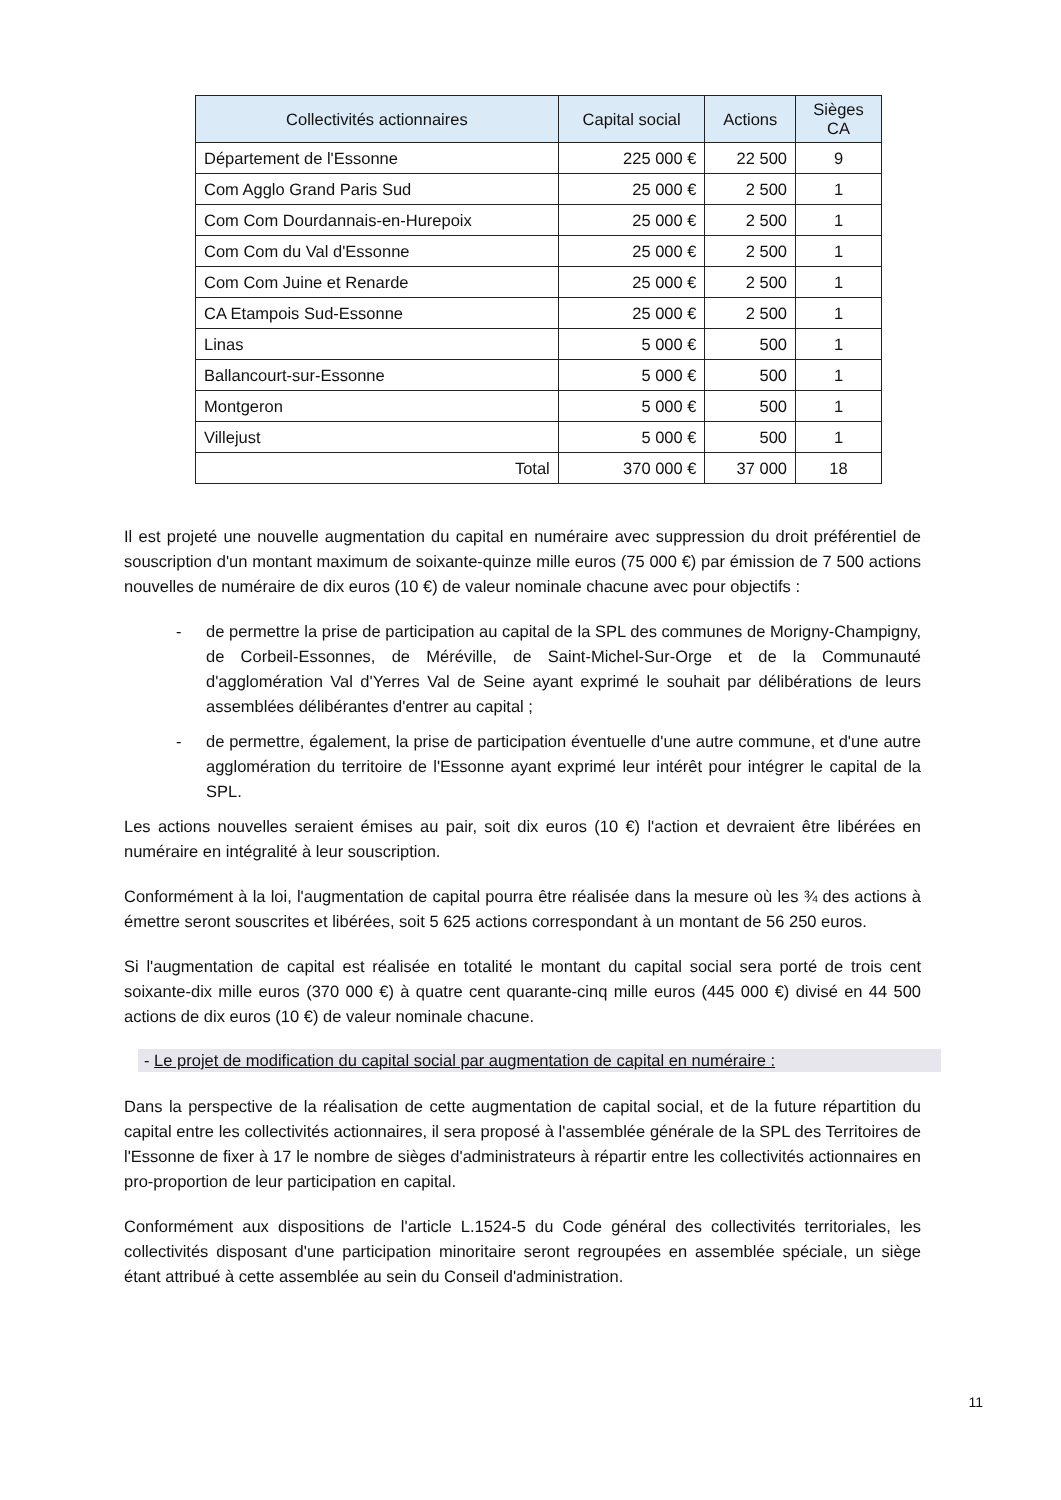| Collectivités actionnaires | Capital social | Actions | Sièges CA |
| --- | --- | --- | --- |
| Département de l'Essonne | 225 000 € | 22 500 | 9 |
| Com Agglo Grand Paris Sud | 25 000 € | 2 500 | 1 |
| Com Com Dourdannais-en-Hurepoix | 25 000 € | 2 500 | 1 |
| Com Com du Val d'Essonne | 25 000 € | 2 500 | 1 |
| Com Com Juine et Renarde | 25 000 € | 2 500 | 1 |
| CA Etampois Sud-Essonne | 25 000 € | 2 500 | 1 |
| Linas | 5 000 € | 500 | 1 |
| Ballancourt-sur-Essonne | 5 000 € | 500 | 1 |
| Montgeron | 5 000 € | 500 | 1 |
| Villejust | 5 000 € | 500 | 1 |
| Total | 370 000 € | 37 000 | 18 |
Il est projeté une nouvelle augmentation du capital en numéraire avec suppression du droit préférentiel de souscription d'un montant maximum de soixante-quinze mille euros (75 000 €) par émission de 7 500 actions nouvelles de numéraire de dix euros (10 €) de valeur nominale chacune avec pour objectifs :
- de permettre la prise de participation au capital de la SPL des communes de Morigny-Champigny, de Corbeil-Essonnes, de Méréville, de Saint-Michel-Sur-Orge et de la Communauté d'agglomération Val d'Yerres Val de Seine ayant exprimé le souhait par délibérations de leurs assemblées délibérantes d'entrer au capital ;
- de permettre, également, la prise de participation éventuelle d'une autre commune, et d'une autre agglomération du territoire de l'Essonne ayant exprimé leur intérêt pour intégrer le capital de la SPL.
Les actions nouvelles seraient émises au pair, soit dix euros (10 €) l'action et devraient être libérées en numéraire en intégralité à leur souscription.
Conformément à la loi, l'augmentation de capital pourra être réalisée dans la mesure où les ¾ des actions à émettre seront souscrites et libérées, soit 5 625 actions correspondant à un montant de 56 250 euros.
Si l'augmentation de capital est réalisée en totalité le montant du capital social sera porté de trois cent soixante-dix mille euros (370 000 €) à quatre cent quarante-cinq mille euros (445 000 €) divisé en 44 500 actions de dix euros (10 €) de valeur nominale chacune.
- Le projet de modification du capital social par augmentation de capital en numéraire :
Dans la perspective de la réalisation de cette augmentation de capital social, et de la future répartition du capital entre les collectivités actionnaires, il sera proposé à l'assemblée générale de la SPL des Territoires de l'Essonne de fixer à 17 le nombre de sièges d'administrateurs à répartir entre les collectivités actionnaires en pro-proportion de leur participation en capital.
Conformément aux dispositions de l'article L.1524-5 du Code général des collectivités territoriales, les collectivités disposant d'une participation minoritaire seront regroupées en assemblée spéciale, un siège étant attribué à cette assemblée au sein du Conseil d'administration.
11